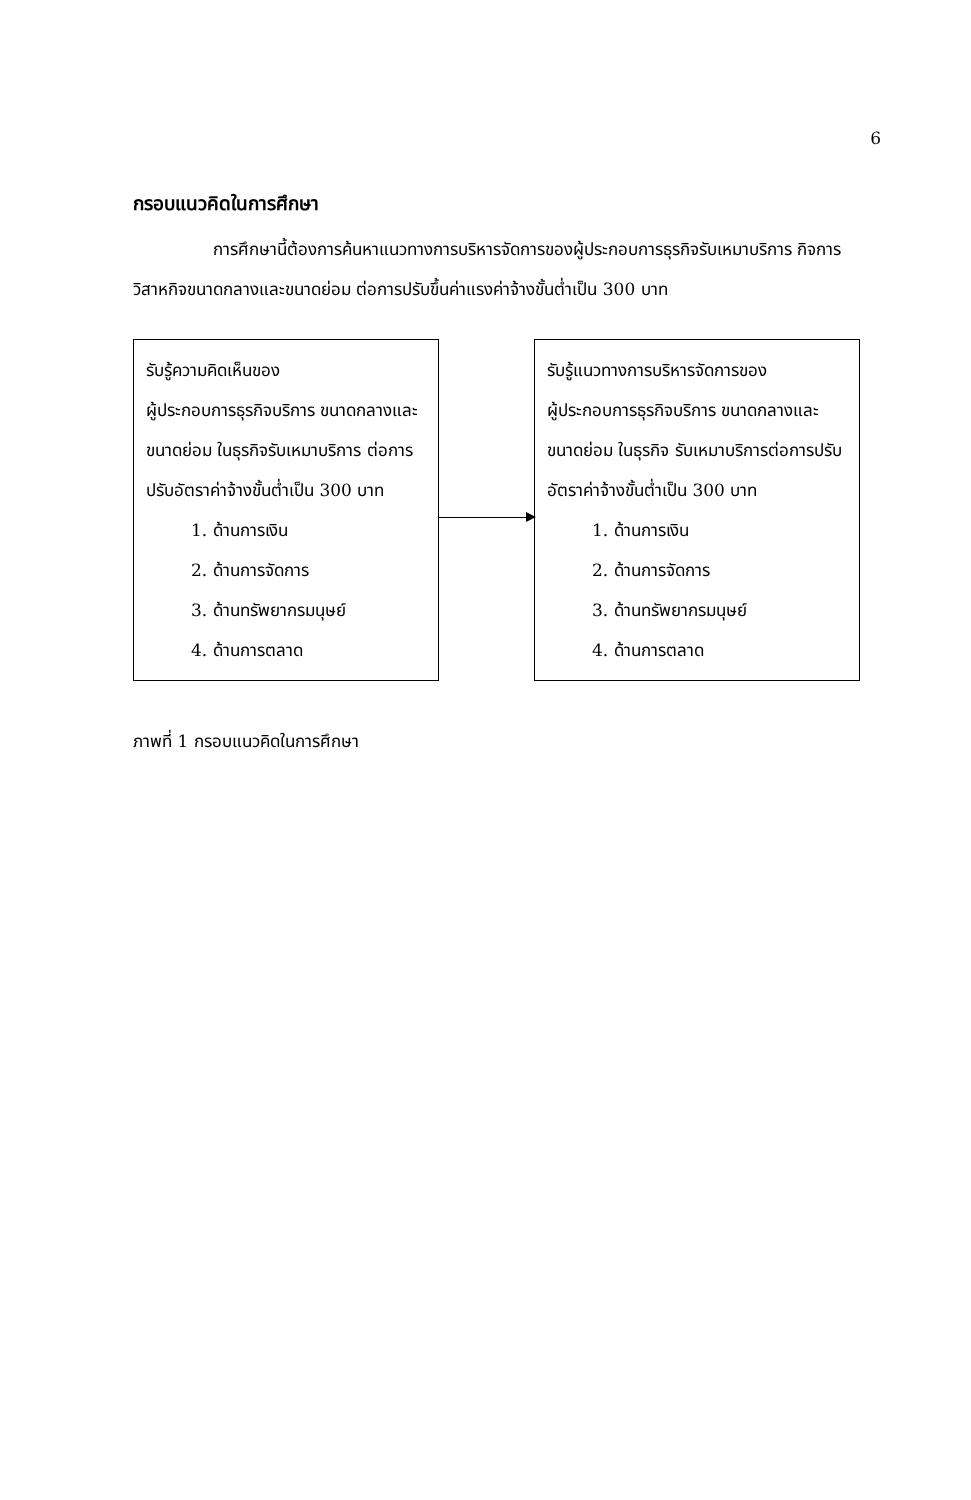6
กรอบแนวคิดในการศึกษา
การศึกษานี้ต้องการค้นหาแนวทางการบริหารจัดการของผู้ประกอบการธุรกิจรับเหมาบริการ กิจการวิสาหกิจขนาดกลางและขนาดย่อม ต่อการปรับขึ้นค่าแรงค่าจ้างขั้นต่ำเป็น 300 บาท
รับรู้ความคิดเห็นของ
ผู้ประกอบการธุรกิจบริการ ขนาดกลางและขนาดย่อม ในธุรกิจรับเหมาบริการ ต่อการปรับอัตราค่าจ้างขั้นต่ำเป็น 300 บาท
1. ด้านการเงิน
2. ด้านการจัดการ
3. ด้านทรัพยากรมนุษย์
4. ด้านการตลาด
รับรู้แนวทางการบริหารจัดการของ
ผู้ประกอบการธุรกิจบริการ ขนาดกลางและขนาดย่อม ในธุรกิจ รับเหมาบริการต่อการปรับอัตราค่าจ้างขั้นต่ำเป็น 300 บาท
1. ด้านการเงิน
2. ด้านการจัดการ
3. ด้านทรัพยากรมนุษย์
4. ด้านการตลาด
ภาพที่ 1 กรอบแนวคิดในการศึกษา